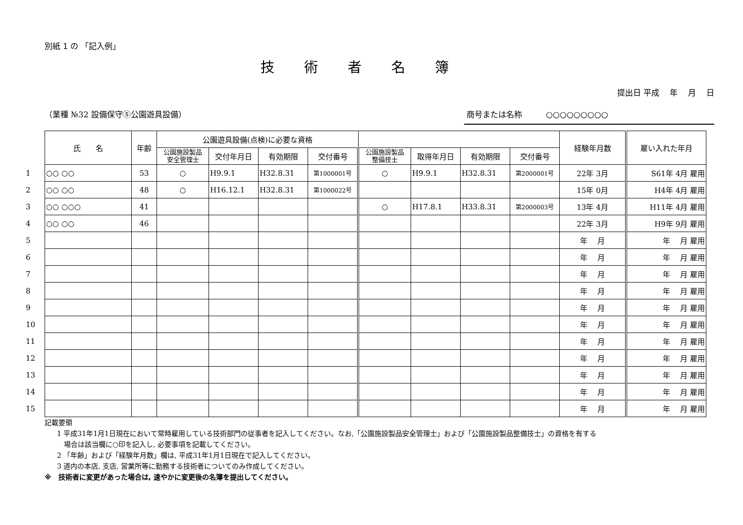別紙 1 の 「記入例」
技術者名簿
提出日 平成　 年　 月　 日
（業種 №32 設備保守⑤公園遊具設備） 商号または名称　　　○○○○○○○○○
| | 氏 名 | 年齢 | 公園遊具設備(点検)に必要な資格 | | | | | | | | 経験年月数 | 雇い入れた年月 |
| | | | 公園施設製品 安全管理士 | 交付年月日 | 有効期限 | 交付番号 | 公園施設製品 整備技士 | 取得年月日 | 有効期限 | 交付番号 | | |
| 1 | ○○ ○○ | 53 | ○ | H9.9.1 | H32.8.31 | 第1000001号 | ○ | H9.9.1 | H32.8.31 | 第2000001号 | 22年 3月 | S61年 4月 雇用 |
| 2 | ○○ ○○ | 48 | ○ | H16.12.1 | H32.8.31 | 第1000022号 | | | | | 15年 0月 | H4年 4月 雇用 |
| 3 | ○○ ○○○ | 41 | | | | | ○ | H17.8.1 | H33.8.31 | 第2000003号 | 13年 4月 | H11年 4月 雇用 |
| 4 | ○○ ○○ | 46 | | | | | | | | | 22年 3月 | H9年 9月 雇用 |
| 5 | | | | | | | | | | | 年 月 | 年 月 雇用 |
| 6 | | | | | | | | | | | 年 月 | 年 月 雇用 |
| 7 | | | | | | | | | | | 年 月 | 年 月 雇用 |
| 8 | | | | | | | | | | | 年 月 | 年 月 雇用 |
| 9 | | | | | | | | | | | 年 月 | 年 月 雇用 |
| 10 | | | | | | | | | | | 年 月 | 年 月 雇用 |
| 11 | | | | | | | | | | | 年 月 | 年 月 雇用 |
| 12 | | | | | | | | | | | 年 月 | 年 月 雇用 |
| 13 | | | | | | | | | | | 年 月 | 年 月 雇用 |
| 14 | | | | | | | | | | | 年 月 | 年 月 雇用 |
| 15 | | | | | | | | | | | 年 月 | 年 月 雇用 |
記載要領
1 平成31年1月1日現在において常時雇用している技術部門の従事者を記入してください。なお,「公園施設製品安全管理士」および「公園施設製品整備技士」の資格を有する
　場合は該当欄に○印を記入し, 必要事項を記載してください。
2 「年齢」および「経験年月数」欄は, 平成31年1月1日現在で記入してください。
3 道内の本店, 支店, 営業所等に勤務する技術者についてのみ作成してください。
※　技術者に変更があった場合は, 速やかに変更後の名簿を提出してください。